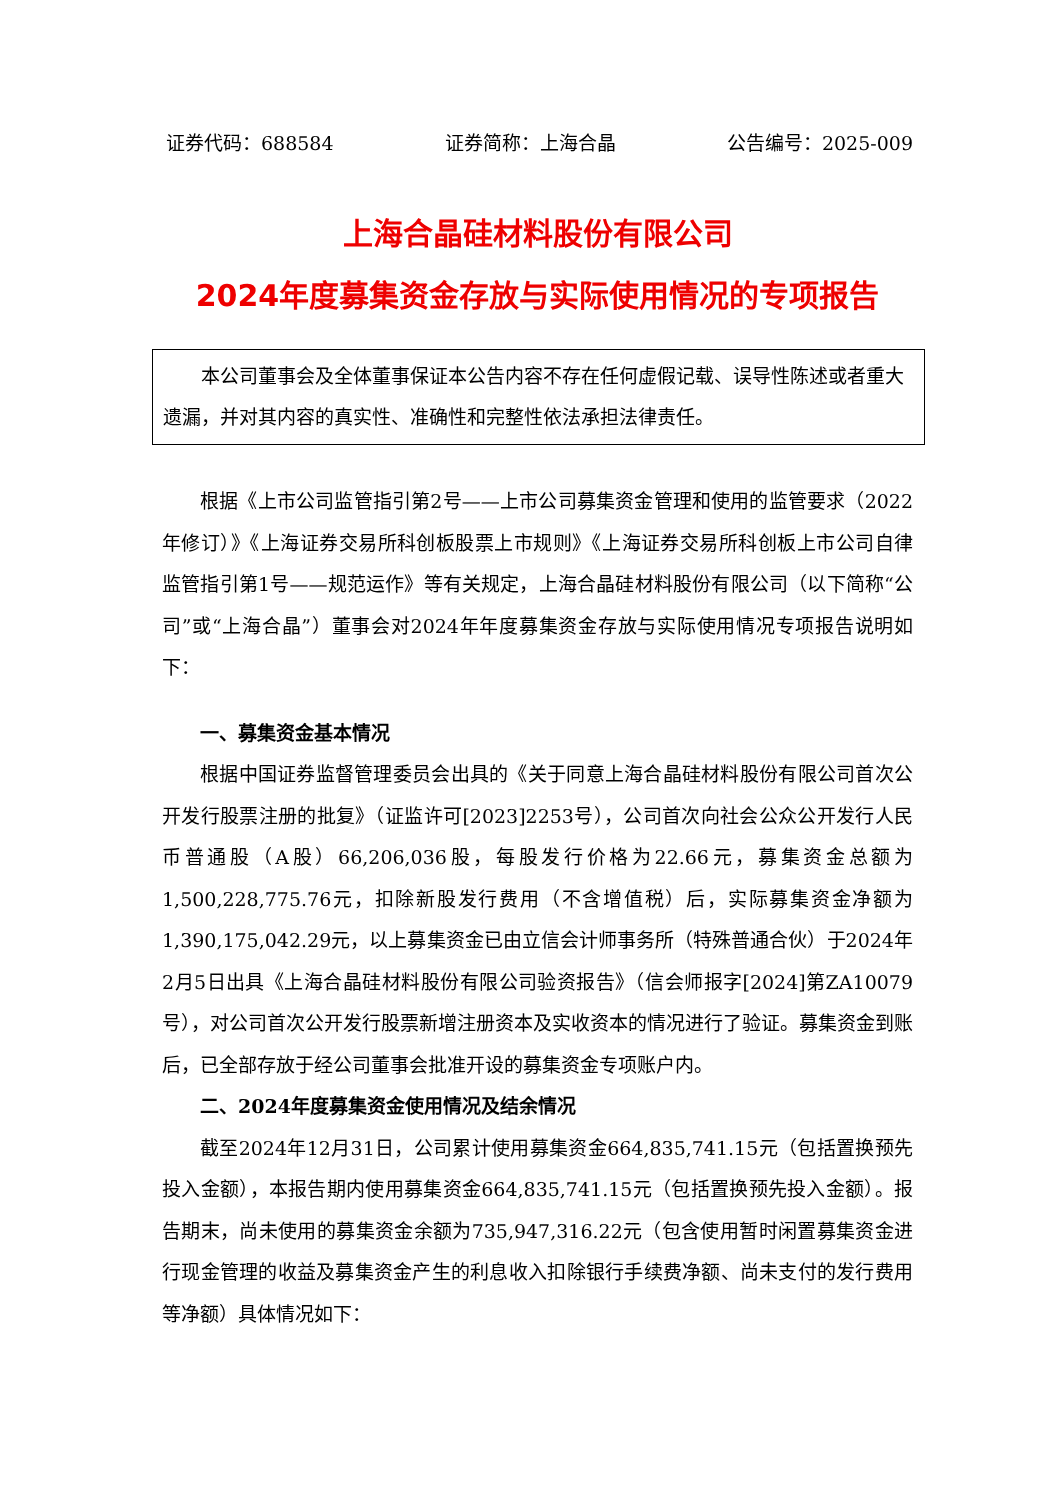证券代码：688584 证券简称：上海合晶 公告编号：2025-009
上海合晶硅材料股份有限公司
2024年度募集资金存放与实际使用情况的专项报告
本公司董事会及全体董事保证本公告内容不存在任何虚假记载、误导性陈述或者重大遗漏，并对其内容的真实性、准确性和完整性依法承担法律责任。
根据《上市公司监管指引第2号——上市公司募集资金管理和使用的监管要求（2022年修订）》《上海证券交易所科创板股票上市规则》《上海证券交易所科创板上市公司自律监管指引第1号——规范运作》等有关规定，上海合晶硅材料股份有限公司（以下简称“公司”或“上海合晶”）董事会对2024年年度募集资金存放与实际使用情况专项报告说明如下：
一、募集资金基本情况
根据中国证券监督管理委员会出具的《关于同意上海合晶硅材料股份有限公司首次公开发行股票注册的批复》（证监许可[2023]2253号），公司首次向社会公众公开发行人民币普通股（A股）66,206,036股，每股发行价格为22.66元，募集资金总额为1,500,228,775.76元，扣除新股发行费用（不含增值税）后，实际募集资金净额为1,390,175,042.29元，以上募集资金已由立信会计师事务所（特殊普通合伙）于2024年2月5日出具《上海合晶硅材料股份有限公司验资报告》（信会师报字[2024]第ZA10079号），对公司首次公开发行股票新增注册资本及实收资本的情况进行了验证。募集资金到账后，已全部存放于经公司董事会批准开设的募集资金专项账户内。
二、2024年度募集资金使用情况及结余情况
截至2024年12月31日，公司累计使用募集资金664,835,741.15元（包括置换预先投入金额），本报告期内使用募集资金664,835,741.15元（包括置换预先投入金额）。报告期末，尚未使用的募集资金余额为735,947,316.22元（包含使用暂时闲置募集资金进行现金管理的收益及募集资金产生的利息收入扣除银行手续费净额、尚未支付的发行费用等净额）具体情况如下：